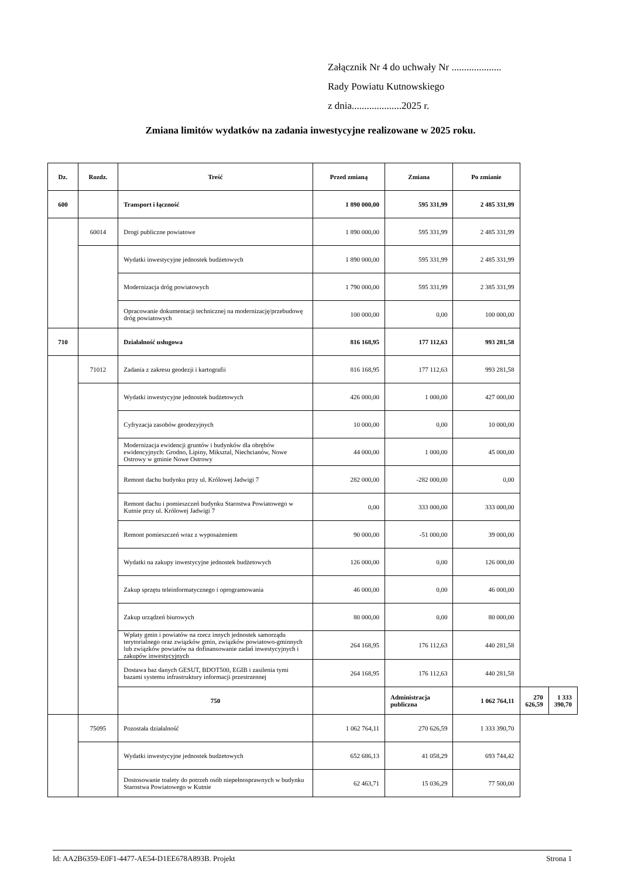Załącznik Nr 4 do uchwały Nr ....................
Rady Powiatu Kutnowskiego
z dnia....................2025 r.
Zmiana limitów wydatków na zadania inwestycyjne realizowane w 2025 roku.
| Dz. | Rozdz. | Treść | Przed zmianą | Zmiana | Po zmianie | | |
| --- | --- | --- | --- | --- | --- | --- | --- |
| 600 | | Transport i łączność | 1 890 000,00 | 595 331,99 | 2 485 331,99 | | |
| | 60014 | Drogi publiczne powiatowe | 1 890 000,00 | 595 331,99 | 2 485 331,99 | | |
| | | Wydatki inwestycyjne jednostek budżetowych | 1 890 000,00 | 595 331,99 | 2 485 331,99 | | |
| | | Modernizacja dróg powiatowych | 1 790 000,00 | 595 331,99 | 2 385 331,99 | | |
| | | Opracowanie dokumentacji technicznej na modernizację/przebudowę dróg powiatowych | 100 000,00 | 0,00 | 100 000,00 | | |
| 710 | | Działalność usługowa | 816 168,95 | 177 112,63 | 993 281,58 | | |
| | 71012 | Zadania z zakresu geodezji i kartografii | 816 168,95 | 177 112,63 | 993 281,58 | | |
| | | Wydatki inwestycyjne jednostek budżetowych | 426 000,00 | 1 000,00 | 427 000,00 | | |
| | | Cyfryzacja zasobów geodezyjnych | 10 000,00 | 0,00 | 10 000,00 | | |
| | | Modernizacja ewidencji gruntów i budynków dla obrębów ewidencyjnych: Grodno, Lipiny, Miksztal, Niechcianów, Nowe Ostrowy w gminie Nowe Ostrowy | 44 000,00 | 1 000,00 | 45 000,00 | | |
| | | Remont dachu budynku przy ul. Królowej Jadwigi 7 | 282 000,00 | -282 000,00 | 0,00 | | |
| | | Remont dachu i pomieszczeń budynku Starostwa Powiatowego w Kutnie przy ul. Królowej Jadwigi 7 | 0,00 | 333 000,00 | 333 000,00 | | |
| | | Remont pomieszczeń wraz z wyposażeniem | 90 000,00 | -51 000,00 | 39 000,00 | | |
| | | Wydatki na zakupy inwestycyjne jednostek budżetowych | 126 000,00 | 0,00 | 126 000,00 | | |
| | | Zakup sprzętu teleinformatycznego i oprogramowania | 46 000,00 | 0,00 | 46 000,00 | | |
| | | Zakup urządzeń biurowych | 80 000,00 | 0,00 | 80 000,00 | | |
| | | Wpłaty gmin i powiatów na rzecz innych jednostek samorządu terytorialnego oraz związków gmin, związków powiatowo-gminnych lub związków powiatów na dofinansowanie zadań inwestycyjnych i zakupów inwestycyjnych | 264 168,95 | 176 112,63 | 440 281,58 | | |
| | | Dostawa baz danych GESUT, BDOT500, EGIB i zasilenia tymi bazami systemu infrastruktury informacji przestrzennej | 264 168,95 | 176 112,63 | 440 281,58 | | |
| | | 750 | | Administracja publiczna | 1 062 764,11 | 270 626,59 | 1 333 390,70 |
| | 75095 | Pozostała działalność | 1 062 764,11 | 270 626,59 | 1 333 390,70 | | |
| | | Wydatki inwestycyjne jednostek budżetowych | 652 686,13 | 41 058,29 | 693 744,42 | | |
| | | Dostosowanie toalety do potrzeb osób niepełnosprawnych w budynku Starostwa Powiatowego w Kutnie | 62 463,71 | 15 036,29 | 77 500,00 | | |
Id: AA2B6359-E0F1-4477-AE54-D1EE678A893B. Projekt Strona 1